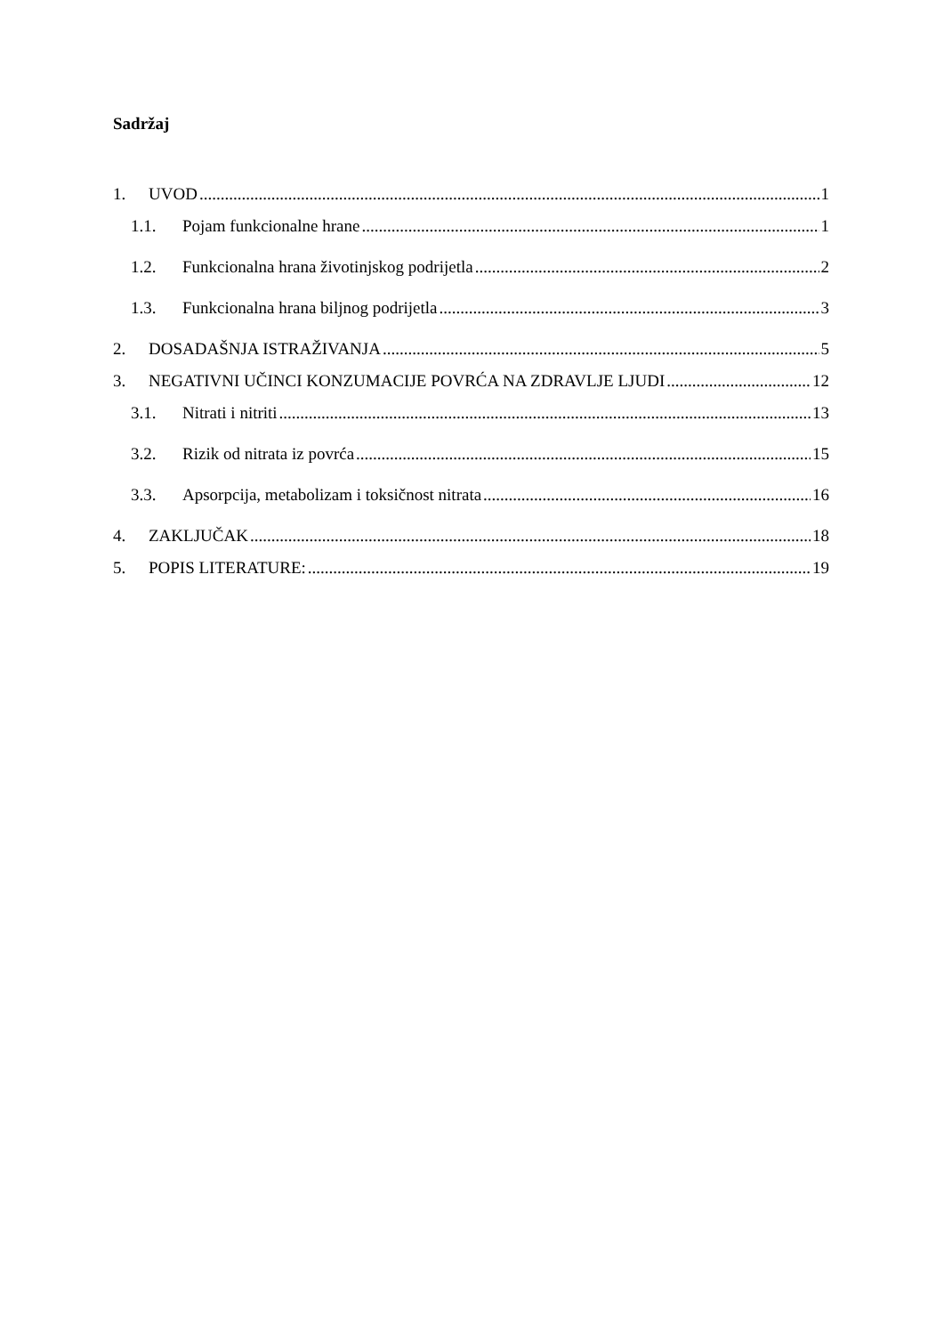Sadržaj
1. UVOD 1
1.1. Pojam funkcionalne hrane 1
1.2. Funkcionalna hrana životinjskog podrijetla 2
1.3. Funkcionalna hrana biljnog podrijetla 3
2. DOSADAŠNJA ISTRAŽIVANJA 5
3. NEGATIVNI UČINCI KONZUMACIJE POVRĆA NA ZDRAVLJE LJUDI 12
3.1. Nitrati i nitriti 13
3.2. Rizik od nitrata iz povrća 15
3.3. Apsorpcija, metabolizam i toksičnost nitrata 16
4. ZAKLJUČAK 18
5. POPIS LITERATURE: 19